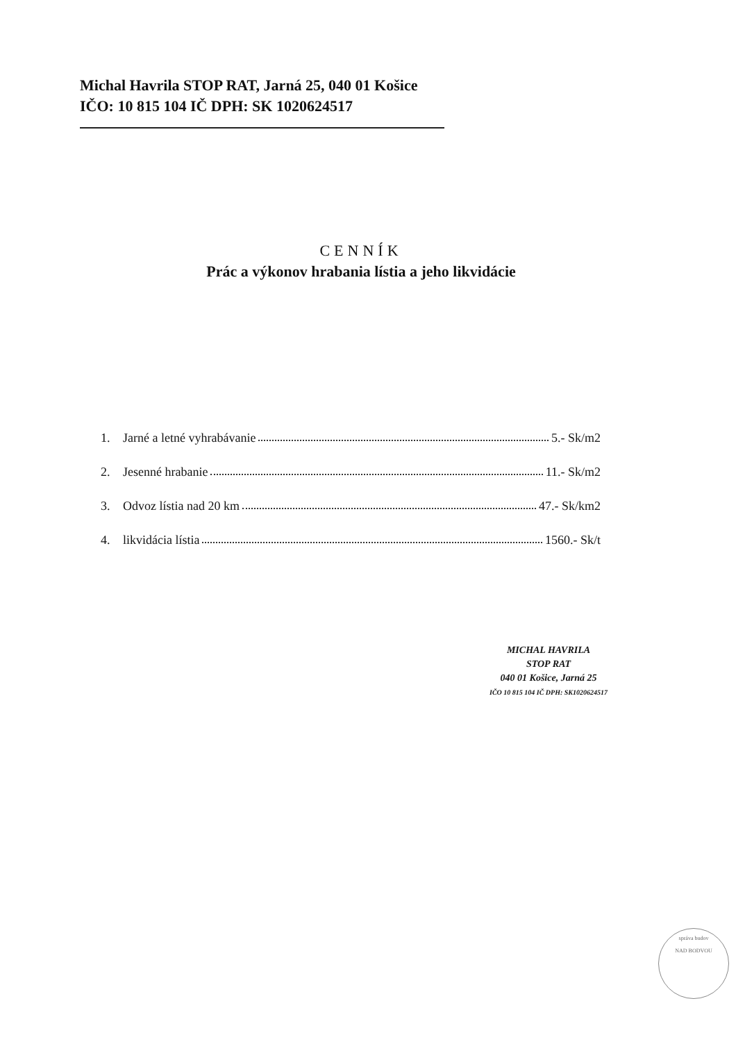Michal Havrila STOP RAT, Jarná 25, 040 01 Košice
IČO: 10 815 104 IČ DPH: SK 1020624517
CENNÍK
Prác a výkonov hrabania lístia a jeho likvidácie
1. Jarné a letné vyhrabávanie 5.- Sk/m2
2. Jesenné hrabanie 11.- Sk/m2
3. Odvoz lístia nad 20 km 47.- Sk/km2
4. likvidácia lístia 1560.- Sk/t
MICHAL HAVRILA
STOP RAT
040 01 Košice, Jarná 25
IČO 10 815 104 IČ DPH: SK1020624517
správa budov
NAD BODVOU